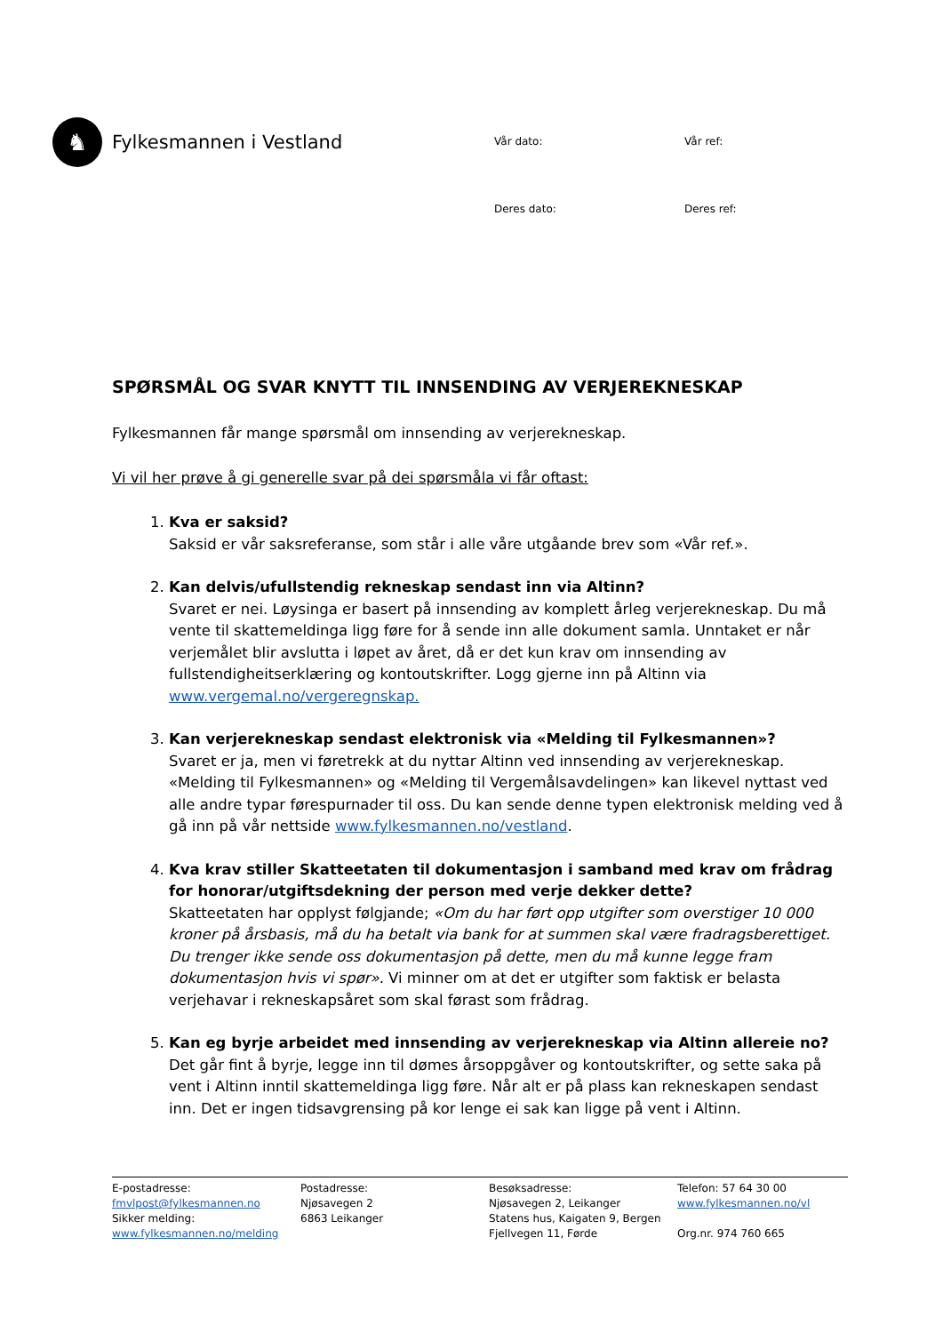♞
Fylkesmannen i Vestland
Vår dato:
Vår ref:
Deres dato:
Deres ref:
SPØRSMÅL OG SVAR KNYTT TIL INNSENDING AV VERJEREKNESKAP
Fylkesmannen får mange spørsmål om innsending av verjerekneskap.
Vi vil her prøve å gi generelle svar på dei spørsmåla vi får oftast:
1. Kva er saksid?
Saksid er vår saksreferanse, som står i alle våre utgåande brev som «Vår ref.».
2. Kan delvis/ufullstendig rekneskap sendast inn via Altinn?
Svaret er nei. Løysinga er basert på innsending av komplett årleg verjerekneskap. Du må vente til skattemeldinga ligg føre for å sende inn alle dokument samla. Unntaket er når verjemålet blir avslutta i løpet av året, då er det kun krav om innsending av fullstendigheitserklæring og kontoutskrifter. Logg gjerne inn på Altinn via www.vergemal.no/vergeregnskap.
3. Kan verjerekneskap sendast elektronisk via «Melding til Fylkesmannen»?
Svaret er ja, men vi føretrekk at du nyttar Altinn ved innsending av verjerekneskap. «Melding til Fylkesmannen» og «Melding til Vergemålsavdelingen» kan likevel nyttast ved alle andre typar førespurnader til oss. Du kan sende denne typen elektronisk melding ved å gå inn på vår nettside www.fylkesmannen.no/vestland.
4. Kva krav stiller Skatteetaten til dokumentasjon i samband med krav om frådrag for honorar/utgiftsdekning der person med verje dekker dette?
Skatteetaten har opplyst følgjande; «Om du har ført opp utgifter som overstiger 10 000 kroner på årsbasis, må du ha betalt via bank for at summen skal være fradragsberettiget. Du trenger ikke sende oss dokumentasjon på dette, men du må kunne legge fram dokumentasjon hvis vi spør». Vi minner om at det er utgifter som faktisk er belasta verjehavar i rekneskapsåret som skal førast som frådrag.
5. Kan eg byrje arbeidet med innsending av verjerekneskap via Altinn allereie no?
Det går fint å byrje, legge inn til dømes årsoppgåver og kontoutskrifter, og sette saka på vent i Altinn inntil skattemeldinga ligg føre. Når alt er på plass kan rekneskapen sendast inn. Det er ingen tidsavgrensing på kor lenge ei sak kan ligge på vent i Altinn.
E-postadresse:
fmvlpost@fylkesmannen.no
Sikker melding:
www.fylkesmannen.no/melding
Postadresse:
Njøsavegen 2
6863 Leikanger
Besøksadresse:
Njøsavegen 2, Leikanger
Statens hus, Kaigaten 9, Bergen
Fjellvegen 11, Førde
Telefon: 57 64 30 00
www.fylkesmannen.no/vl
Org.nr. 974 760 665